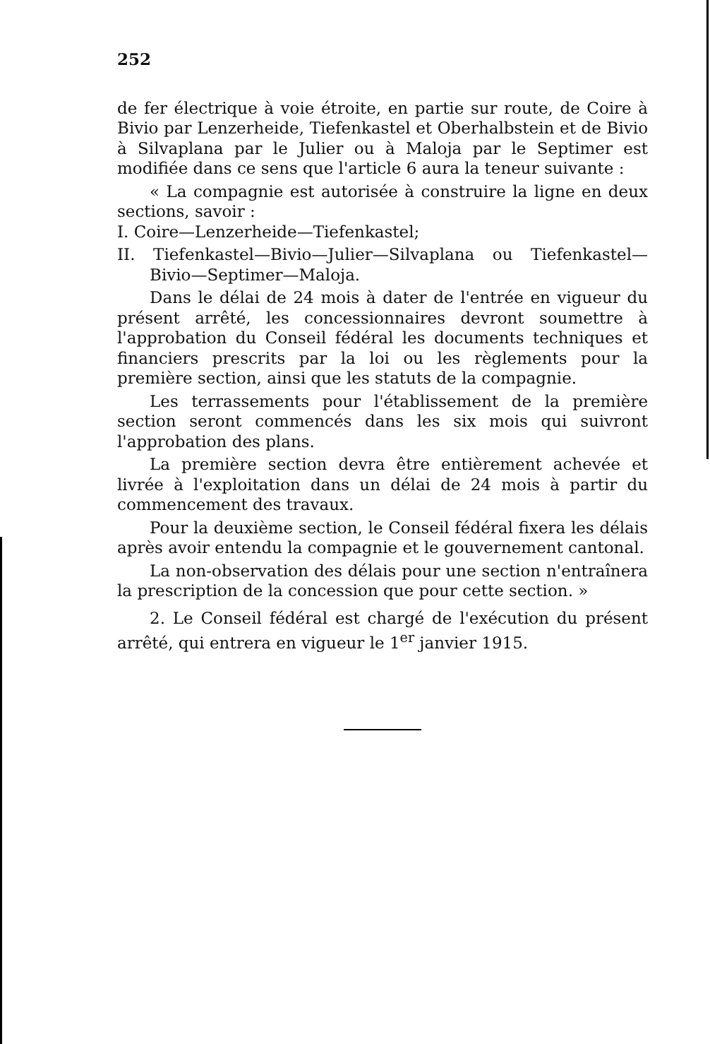252
de fer électrique à voie étroite, en partie sur route, de Coire à Bivio par Lenzerheide, Tiefenkastel et Oberhalbstein et de Bivio à Silvaplana par le Julier ou à Maloja par le Septimer est modifiée dans ce sens que l'article 6 aura la teneur suivante :
« La compagnie est autorisée à construire la ligne en deux sections, savoir :
I. Coire—Lenzerheide—Tiefenkastel;
II. Tiefenkastel—Bivio—Julier—Silvaplana ou Tiefenkastel—Bivio—Septimer—Maloja.
Dans le délai de 24 mois à dater de l'entrée en vigueur du présent arrêté, les concessionnaires devront soumettre à l'approbation du Conseil fédéral les documents techniques et financiers prescrits par la loi ou les règlements pour la première section, ainsi que les statuts de la compagnie.
Les terrassements pour l'établissement de la première section seront commencés dans les six mois qui suivront l'approbation des plans.
La première section devra être entièrement achevée et livrée à l'exploitation dans un délai de 24 mois à partir du commencement des travaux.
Pour la deuxième section, le Conseil fédéral fixera les délais après avoir entendu la compagnie et le gouvernement cantonal.
La non-observation des délais pour une section n'entraînera la prescription de la concession que pour cette section. »
2. Le Conseil fédéral est chargé de l'exécution du présent arrêté, qui entrera en vigueur le 1<sup>er</sup> janvier 1915.